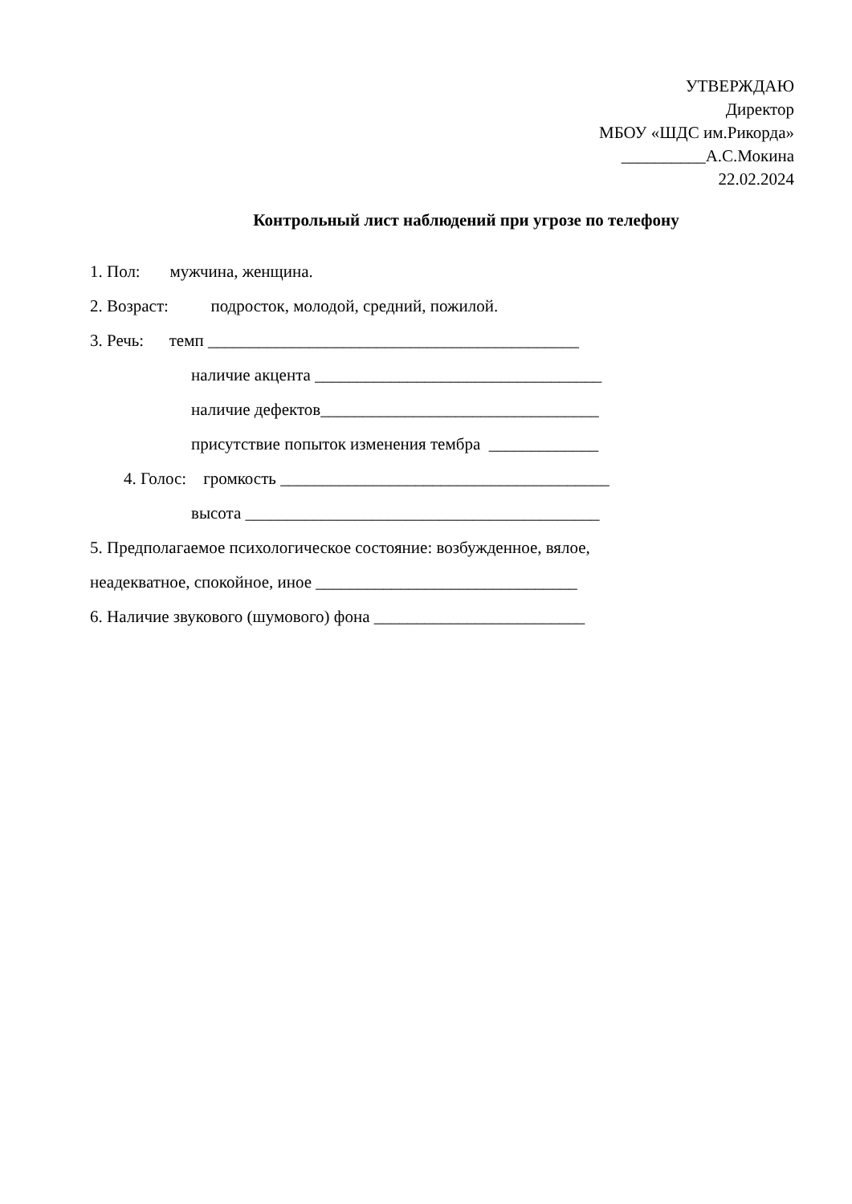УТВЕРЖДАЮ
Директор
МБОУ «ШДС им.Рикорда»
__________А.С.Мокина
22.02.2024
Контрольный лист наблюдений при угрозе по телефону
1. Пол: мужчина, женщина.
2. Возраст: подросток, молодой, средний, пожилой.
3. Речь: темп ____________________________________________
наличие акцента __________________________________
наличие дефектов_________________________________
присутствие попыток изменения тембра _____________
4. Голос: громкость _______________________________________
высота __________________________________________
5. Предполагаемое психологическое состояние: возбужденное, вялое,
неадекватное, спокойное, иное _______________________________
6. Наличие звукового (шумового) фона _________________________